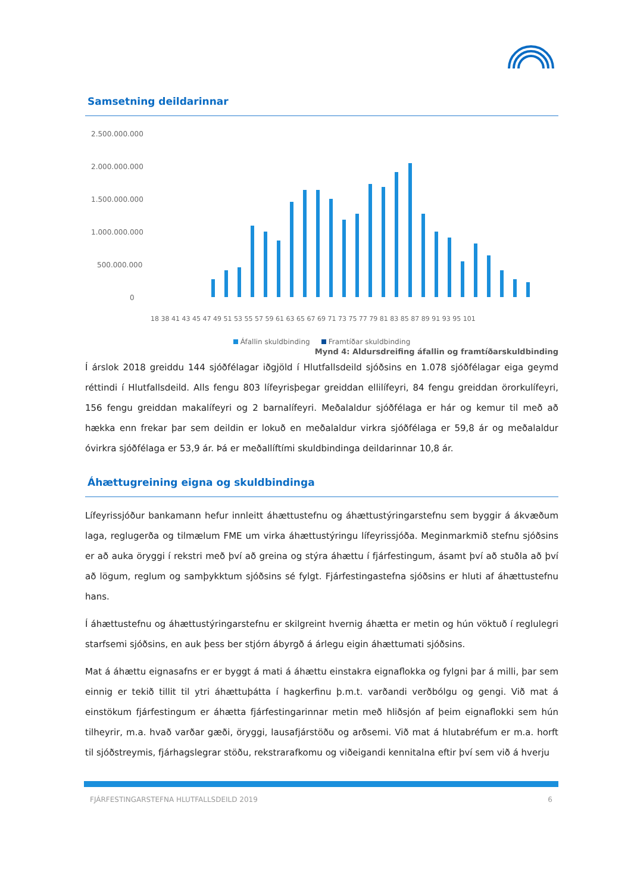Samsetning deildarinnar
2.500.000.000
2.000.000.000
1.500.000.000
1.000.000.000
500.000.000
0
18 38 41 43 45 47 49 51 53 55 57 59 61 63 65 67 69 71 73 75 77 79 81 83 85 87 89 91 93 95 101
Áfallin skuldbinding Framtíðar skuldbinding
Mynd 4: Aldursdreifing áfallin og framtíðarskuldbinding
Í árslok 2018 greiddu 144 sjóðfélagar iðgjöld í Hlutfallsdeild sjóðsins en 1.078 sjóðfélagar eiga geymd réttindi í Hlutfallsdeild. Alls fengu 803 lífeyrisþegar greiddan ellilífeyri, 84 fengu greiddan örorkulífeyri, 156 fengu greiddan makalífeyri og 2 barnalífeyri. Meðalaldur sjóðfélaga er hár og kemur til með að hækka enn frekar þar sem deildin er lokuð en meðalaldur virkra sjóðfélaga er 59,8 ár og meðalaldur óvirkra sjóðfélaga er 53,9 ár. Þá er meðallíftími skuldbindinga deildarinnar 10,8 ár.
Áhættugreining eigna og skuldbindinga
Lífeyrissjóður bankamann hefur innleitt áhættustefnu og áhættustýringarstefnu sem byggir á ákvæðum laga, reglugerða og tilmælum FME um virka áhættustýringu lífeyrissjóða. Meginmarkmið stefnu sjóðsins er að auka öryggi í rekstri með því að greina og stýra áhættu í fjárfestingum, ásamt því að stuðla að því að lögum, reglum og samþykktum sjóðsins sé fylgt. Fjárfestingastefna sjóðsins er hluti af áhættustefnu hans.
Í áhættustefnu og áhættustýringarstefnu er skilgreint hvernig áhætta er metin og hún vöktuð í reglulegri starfsemi sjóðsins, en auk þess ber stjórn ábyrgð á árlegu eigin áhættumati sjóðsins.
Mat á áhættu eignasafns er er byggt á mati á áhættu einstakra eignaflokka og fylgni þar á milli, þar sem einnig er tekið tillit til ytri áhættuþátta í hagkerfinu þ.m.t. varðandi verðbólgu og gengi. Við mat á einstökum fjárfestingum er áhætta fjárfestingarinnar metin með hliðsjón af þeim eignaflokki sem hún tilheyrir, m.a. hvað varðar gæði, öryggi, lausafjárstöðu og arðsemi. Við mat á hlutabréfum er m.a. horft til sjóðstreymis, fjárhagslegrar stöðu, rekstrarafkomu og viðeigandi kennitalna eftir því sem við á hverju
FJÁRFESTINGARSTEFNA HLUTFALLSDEILD 2019 6